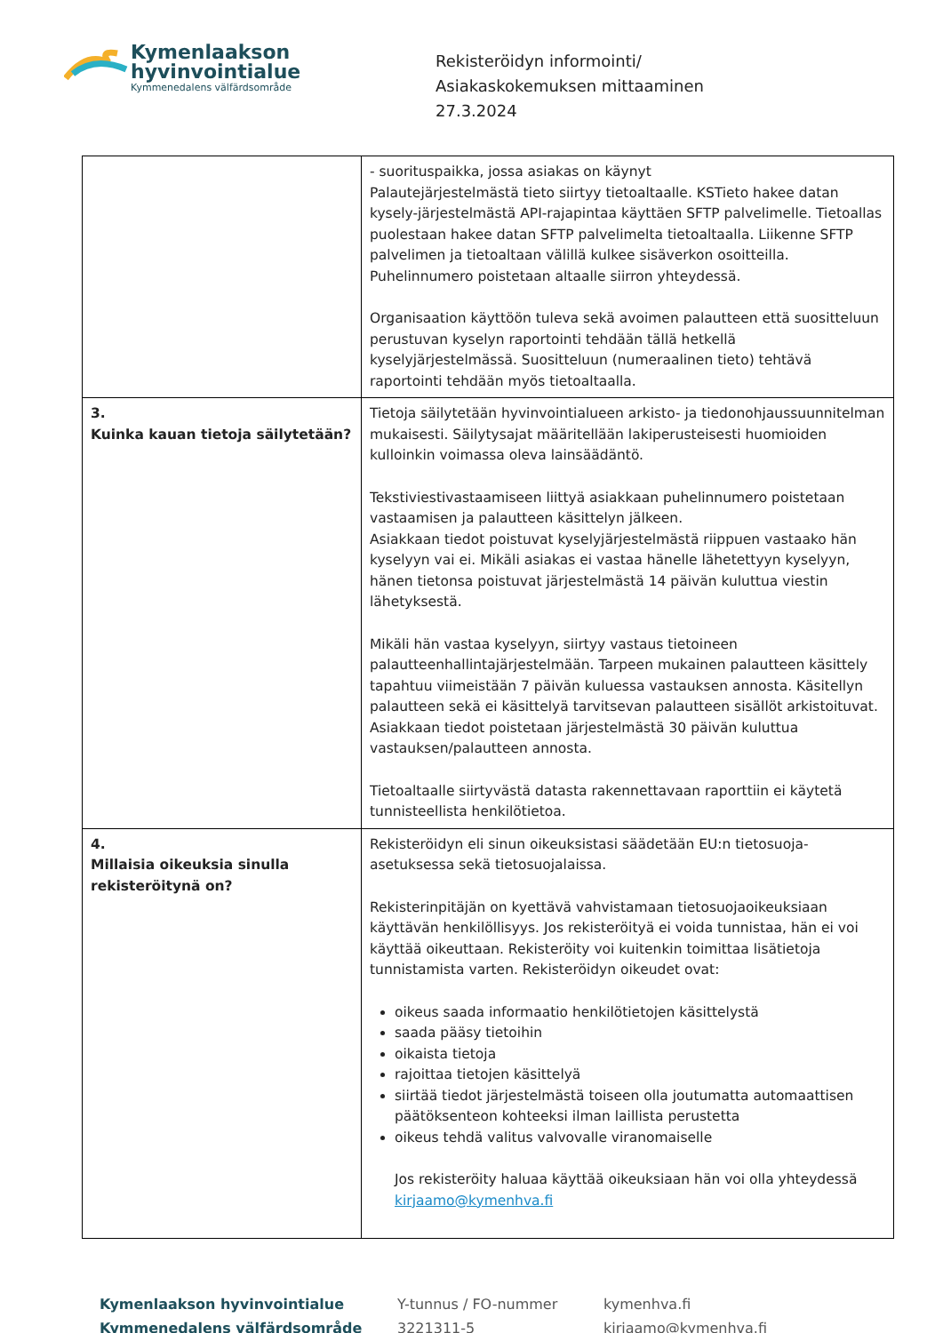Kymenlaakson
hyvinvointialue
Kymmenedalens välfärdsområde
Rekisteröidyn informointi/
Asiakaskokemuksen mittaaminen
27.3.2024
| | - suorituspaikka, jossa asiakas on käynyt Palautejärjestelmästä tieto siirtyy tietoaltaalle. KSTieto hakee datan kysely-järjestelmästä API-rajapintaa käyttäen SFTP palvelimelle. Tietoallas puolestaan hakee datan SFTP palvelimelta tietoaltaalla. Liikenne SFTP palvelimen ja tietoaltaan välillä kulkee sisäverkon osoitteilla. Puhelinnumero poistetaan altaalle siirron yhteydessä. Organisaation käyttöön tuleva sekä avoimen palautteen että suositteluun perustuvan kyselyn raportointi tehdään tällä hetkellä kyselyjärjestelmässä. Suositteluun (numeraalinen tieto) tehtävä raportointi tehdään myös tietoaltaalla. |
| 3. Kuinka kauan tietoja säilytetään? | Tietoja säilytetään hyvinvointialueen arkisto- ja tiedonohjaussuunnitelman mukaisesti. Säilytysajat määritellään lakiperusteisesti huomioiden kulloinkin voimassa oleva lainsäädäntö. Tekstiviestivastaamiseen liittyä asiakkaan puhelinnumero poistetaan vastaamisen ja palautteen käsittelyn jälkeen. Asiakkaan tiedot poistuvat kyselyjärjestelmästä riippuen vastaako hän kyselyyn vai ei. Mikäli asiakas ei vastaa hänelle lähetettyyn kyselyyn, hänen tietonsa poistuvat järjestelmästä 14 päivän kuluttua viestin lähetyksestä. Mikäli hän vastaa kyselyyn, siirtyy vastaus tietoineen palautteenhallintajärjestelmään. Tarpeen mukainen palautteen käsittely tapahtuu viimeistään 7 päivän kuluessa vastauksen annosta. Käsitellyn palautteen sekä ei käsittelyä tarvitsevan palautteen sisällöt arkistoituvat. Asiakkaan tiedot poistetaan järjestelmästä 30 päivän kuluttua vastauksen/palautteen annosta. Tietoaltaalle siirtyvästä datasta rakennettavaan raporttiin ei käytetä tunnisteellista henkilötietoa. |
| 4. Millaisia oikeuksia sinulla rekisteröitynä on? | Rekisteröidyn eli sinun oikeuksistasi säädetään EU:n tietosuoja-asetuksessa sekä tietosuojalaissa. Rekisterinpitäjän on kyettävä vahvistamaan tietosuojaoikeuksiaan käyttävän henkilöllisyys. Jos rekisteröityä ei voida tunnistaa, hän ei voi käyttää oikeuttaan. Rekisteröity voi kuitenkin toimittaa lisätietoja tunnistamista varten. Rekisteröidyn oikeudet ovat: oikeus saada informaatio henkilötietojen käsittelystä saada pääsy tietoihin oikaista tietoja rajoittaa tietojen käsittelyä siirtää tiedot järjestelmästä toiseen olla joutumatta automaattisen päätöksenteon kohteeksi ilman laillista perustetta oikeus tehdä valitus valvovalle viranomaiselle Jos rekisteröity haluaa käyttää oikeuksiaan hän voi olla yhteydessä kirjaamo@kymenhva.fi |
Kymenlaakson hyvinvointialue
Kymmenedalens välfärdsområde
Y-tunnus / FO-nummer
3221311-5
kymenhva.fi
kirjaamo@kymenhva.fi